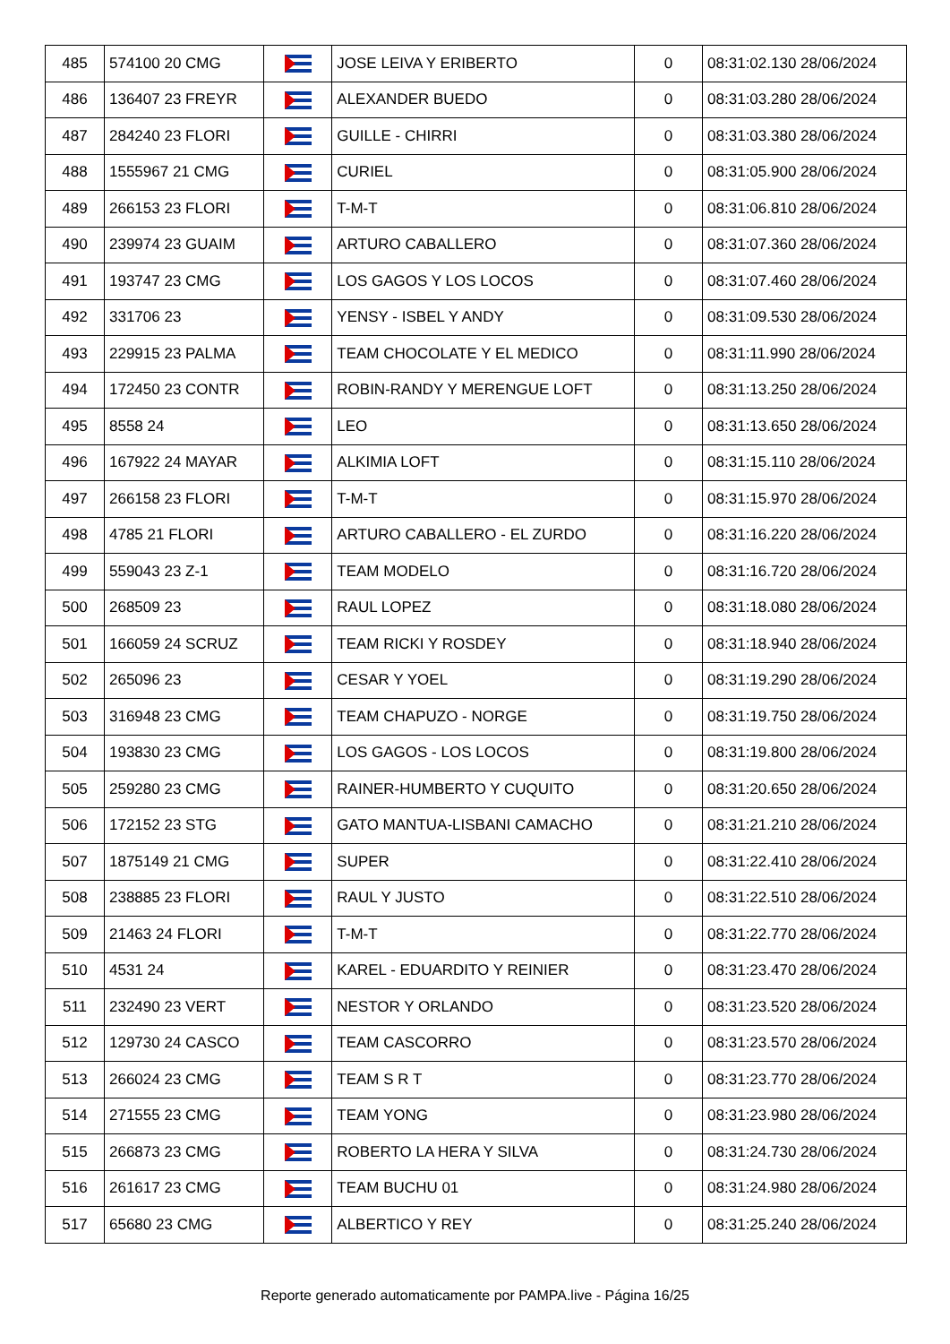| 485 | 574100 20 CMG | | JOSE LEIVA Y ERIBERTO | 0 | 08:31:02.130 28/06/2024 |
| 486 | 136407 23 FREYR | | ALEXANDER BUEDO | 0 | 08:31:03.280 28/06/2024 |
| 487 | 284240 23 FLORI | | GUILLE - CHIRRI | 0 | 08:31:03.380 28/06/2024 |
| 488 | 1555967 21 CMG | | CURIEL | 0 | 08:31:05.900 28/06/2024 |
| 489 | 266153 23 FLORI | | T-M-T | 0 | 08:31:06.810 28/06/2024 |
| 490 | 239974 23 GUAIM | | ARTURO CABALLERO | 0 | 08:31:07.360 28/06/2024 |
| 491 | 193747 23 CMG | | LOS GAGOS Y LOS LOCOS | 0 | 08:31:07.460 28/06/2024 |
| 492 | 331706 23 | | YENSY - ISBEL Y ANDY | 0 | 08:31:09.530 28/06/2024 |
| 493 | 229915 23 PALMA | | TEAM CHOCOLATE Y EL MEDICO | 0 | 08:31:11.990 28/06/2024 |
| 494 | 172450 23 CONTR | | ROBIN-RANDY Y MERENGUE LOFT | 0 | 08:31:13.250 28/06/2024 |
| 495 | 8558 24 | | LEO | 0 | 08:31:13.650 28/06/2024 |
| 496 | 167922 24 MAYAR | | ALKIMIA LOFT | 0 | 08:31:15.110 28/06/2024 |
| 497 | 266158 23 FLORI | | T-M-T | 0 | 08:31:15.970 28/06/2024 |
| 498 | 4785 21 FLORI | | ARTURO CABALLERO - EL ZURDO | 0 | 08:31:16.220 28/06/2024 |
| 499 | 559043 23 Z-1 | | TEAM MODELO | 0 | 08:31:16.720 28/06/2024 |
| 500 | 268509 23 | | RAUL LOPEZ | 0 | 08:31:18.080 28/06/2024 |
| 501 | 166059 24 SCRUZ | | TEAM RICKI Y ROSDEY | 0 | 08:31:18.940 28/06/2024 |
| 502 | 265096 23 | | CESAR Y YOEL | 0 | 08:31:19.290 28/06/2024 |
| 503 | 316948 23 CMG | | TEAM CHAPUZO - NORGE | 0 | 08:31:19.750 28/06/2024 |
| 504 | 193830 23 CMG | | LOS GAGOS - LOS LOCOS | 0 | 08:31:19.800 28/06/2024 |
| 505 | 259280 23 CMG | | RAINER-HUMBERTO Y CUQUITO | 0 | 08:31:20.650 28/06/2024 |
| 506 | 172152 23 STG | | GATO MANTUA-LISBANI CAMACHO | 0 | 08:31:21.210 28/06/2024 |
| 507 | 1875149 21 CMG | | SUPER | 0 | 08:31:22.410 28/06/2024 |
| 508 | 238885 23 FLORI | | RAUL Y JUSTO | 0 | 08:31:22.510 28/06/2024 |
| 509 | 21463 24 FLORI | | T-M-T | 0 | 08:31:22.770 28/06/2024 |
| 510 | 4531 24 | | KAREL - EDUARDITO Y REINIER | 0 | 08:31:23.470 28/06/2024 |
| 511 | 232490 23 VERT | | NESTOR Y ORLANDO | 0 | 08:31:23.520 28/06/2024 |
| 512 | 129730 24 CASCO | | TEAM CASCORRO | 0 | 08:31:23.570 28/06/2024 |
| 513 | 266024 23 CMG | | TEAM S R T | 0 | 08:31:23.770 28/06/2024 |
| 514 | 271555 23 CMG | | TEAM YONG | 0 | 08:31:23.980 28/06/2024 |
| 515 | 266873 23 CMG | | ROBERTO LA HERA Y SILVA | 0 | 08:31:24.730 28/06/2024 |
| 516 | 261617 23 CMG | | TEAM BUCHU 01 | 0 | 08:31:24.980 28/06/2024 |
| 517 | 65680 23 CMG | | ALBERTICO Y REY | 0 | 08:31:25.240 28/06/2024 |
Reporte generado automaticamente por PAMPA.live - Página 16/25